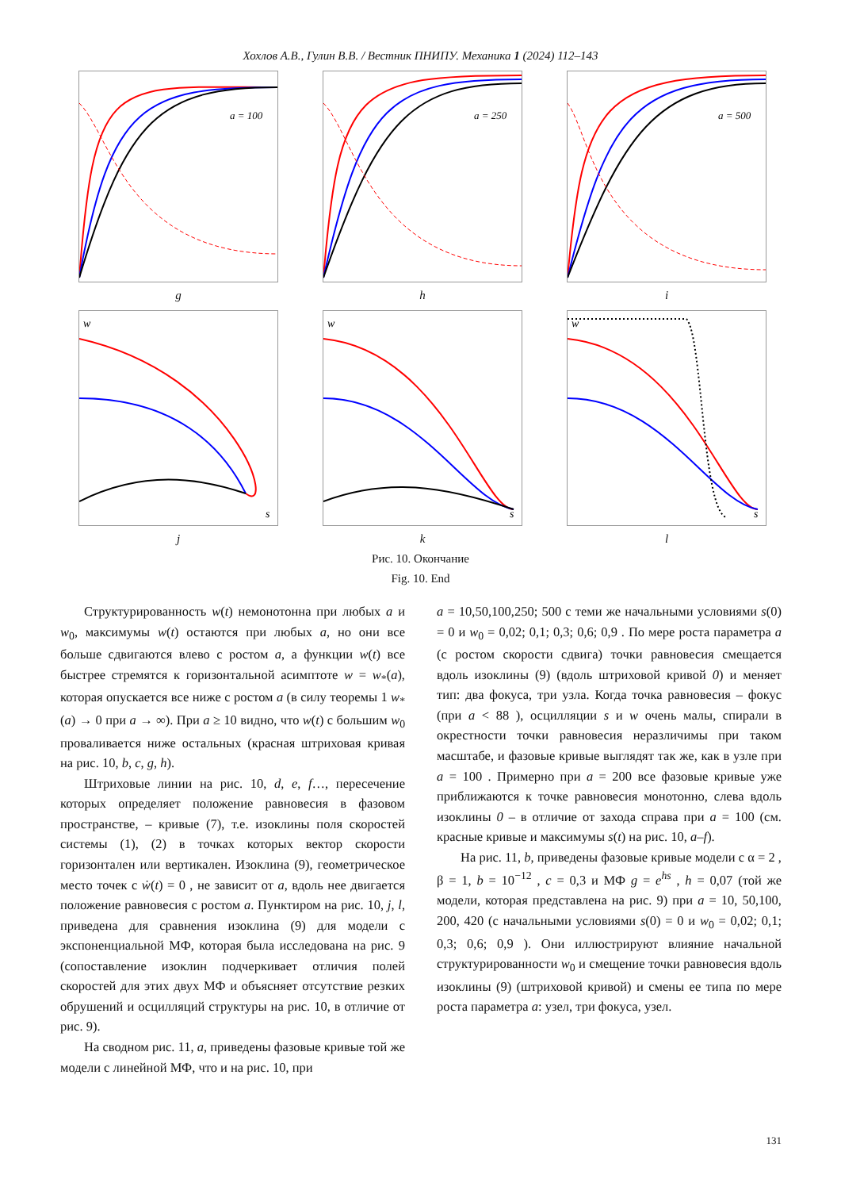Хохлов А.В., Гулин В.В. / Вестник ПНИПУ. Механика 1 (2024) 112–143
a = 100
g
a = 250
h
a = 500
i
s
w
j
s
w
k
s
w
l
Рис. 10. Окончание
Fig. 10. End
Структурированность w(t) немонотонна при любых a и w<sub>0</sub>, максимумы w(t) остаются при любых a, но они все больше сдвигаются влево с ростом a, а функции w(t) все быстрее стремятся к горизонтальной асимптоте w = w<sub>*</sub>(a), которая опускается все ниже с ростом a (в силу теоремы 1 w<sub>*</sub>(a) → 0 при a → ∞). При a ≥ 10 видно, что w(t) с большим w<sub>0</sub> проваливается ниже остальных (красная штриховая кривая на рис. 10, b, c, g, h).
Штриховые линии на рис. 10, d, e, f…, пересечение которых определяет положение равновесия в фазовом пространстве, – кривые (7), т.е. изоклины поля скоростей системы (1), (2) в точках которых вектор скорости горизонтален или вертикален. Изоклина (9), геометрическое место точек с ẇ(t) = 0 , не зависит от a, вдоль нее двигается положение равновесия с ростом a. Пунктиром на рис. 10, j, l, приведена для сравнения изоклина (9) для модели с экспоненциальной МФ, которая была исследована на рис. 9 (сопоставление изоклин подчеркивает отличия полей скоростей для этих двух МФ и объясняет отсутствие резких обрушений и осцилляций структуры на рис. 10, в отличие от рис. 9).
На сводном рис. 11, a, приведены фазовые кривые той же модели с линейной МФ, что и на рис. 10, при
a = 10,50,100,250; 500 с теми же начальными условиями s(0) = 0 и w<sub>0</sub> = 0,02; 0,1; 0,3; 0,6; 0,9 . По мере роста параметра a (с ростом скорости сдвига) точки равновесия смещается вдоль изоклины (9) (вдоль штриховой кривой 0) и меняет тип: два фокуса, три узла. Когда точка равновесия – фокус (при a < 88 ), осцилляции s и w очень малы, спирали в окрестности точки равновесия неразличимы при таком масштабе, и фазовые кривые выглядят так же, как в узле при a = 100 . Примерно при a = 200 все фазовые кривые уже приближаются к точке равновесия монотонно, слева вдоль изоклины 0 – в отличие от захода справа при a = 100 (см. красные кривые и максимумы s(t) на рис. 10, a–f).
На рис. 11, b, приведены фазовые кривые модели с α = 2 , β = 1, b = 10<sup>−12</sup> , c = 0,3 и МФ g = e<sup>hs</sup> , h = 0,07 (той же модели, которая представлена на рис. 9) при a = 10, 50,100, 200, 420 (с начальными условиями s(0) = 0 и w<sub>0</sub> = 0,02; 0,1; 0,3; 0,6; 0,9 ). Они иллюстрируют влияние начальной структурированности w<sub>0</sub> и смещение точки равновесия вдоль изоклины (9) (штриховой кривой) и смены ее типа по мере роста параметра a: узел, три фокуса, узел.
131